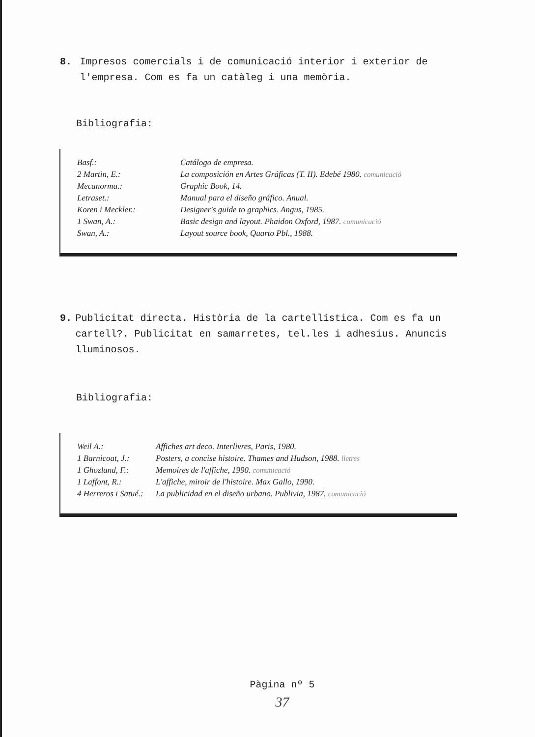8. Impresos comercials i de comunicació interior i exterior de l'empresa. Com es fa un catàleg i una memòria.
Bibliografia:
| Basf.: | Catálogo de empresa. |
| 2 Martin, E.: | La composición en Artes Gráficas (T. II). Edebé 1980. comunicació |
| Mecanorma.: | Graphic Book, 14. |
| Letraset.: | Manual para el diseño gráfico. Anual. |
| Koren i Meckler.: | Designer's guide to graphics. Angus, 1985. |
| 1 Swan, A.: | Basic design and layout. Phaidon Oxford, 1987. comunicació |
| Swan, A.: | Layout source book, Quarto Pbl., 1988. |
9. Publicitat directa. Història de la cartellística. Com es fa un cartell?. Publicitat en samarretes, tel.les i adhesius. Anuncis lluminosos.
Bibliografia:
| Weil A.: | Affiches art deco. Interlivres, Paris, 1980. |
| 1 Barnicoat, J.: | Posters, a concise histoire. Thames and Hudson, 1988. lletres |
| 1 Ghozland, F.: | Memoires de l'affiche, 1990. comunicació |
| 1 Laffont, R.: | L'affiche, miroir de l'histoire. Max Gallo, 1990. |
| 4 Herreros i Satué.: | La publicidad en el diseño urbano. Publivia, 1987. comunicació |
Pàgina nº 5
37